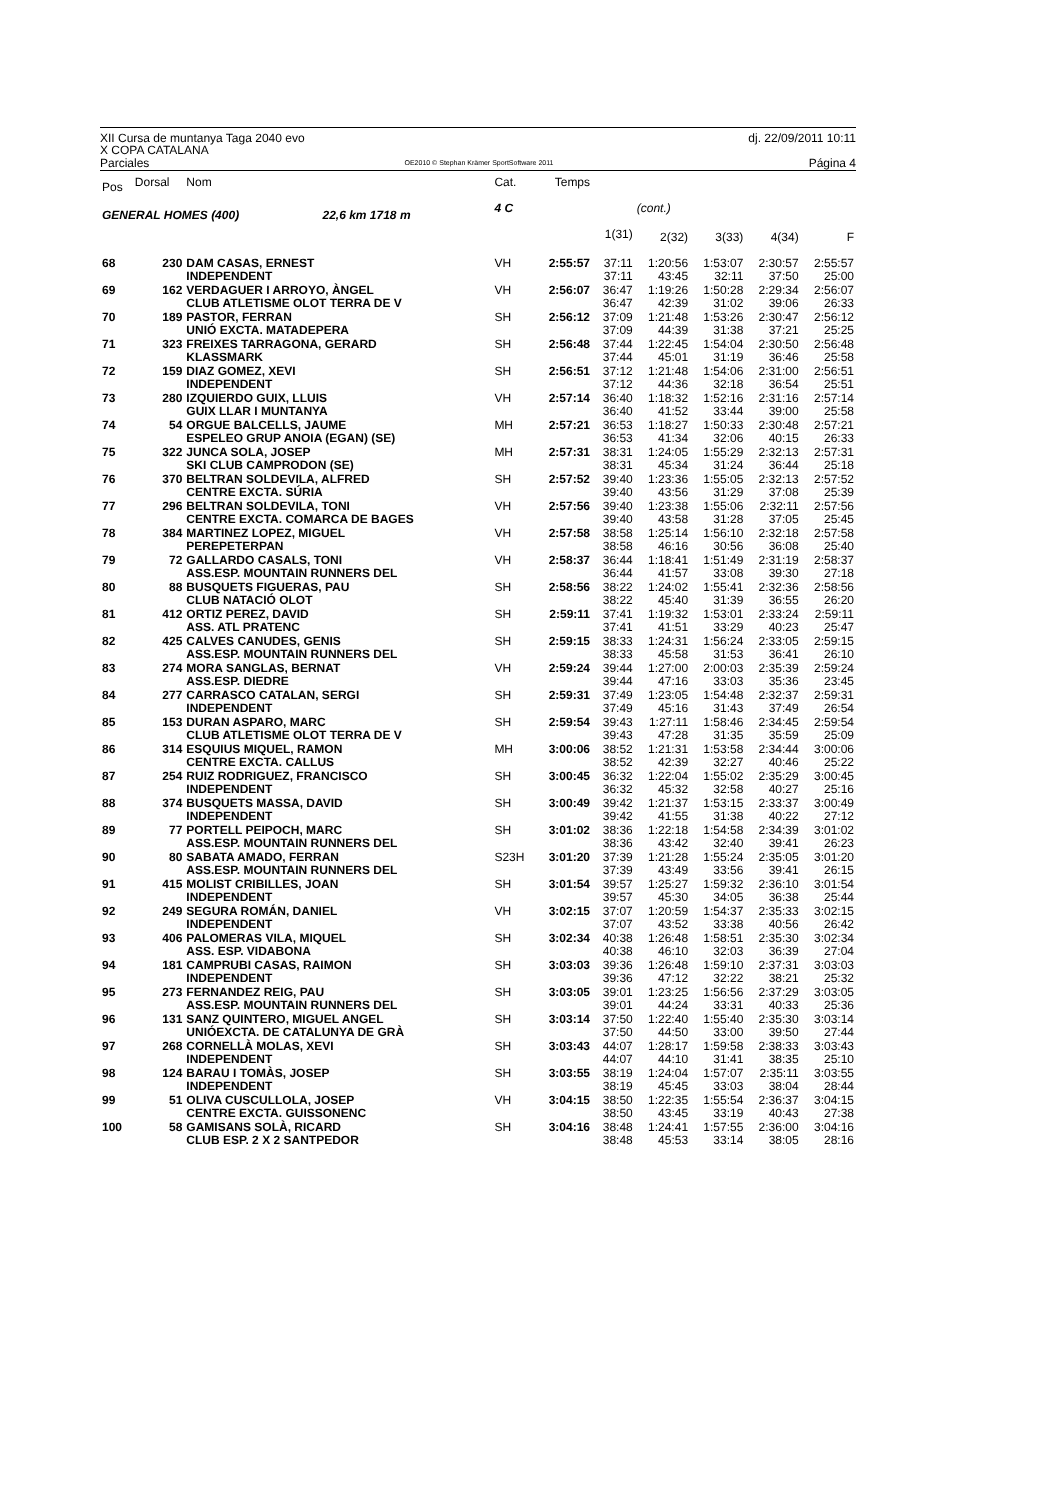XII Cursa de muntanya Taga 2040 evo
X COPA CATALANA
dj. 22/09/2011 10:11
Parciales OE2010 © Stephan Krämer SportSoftware 2011 Página 4
| Pos | Dorsal | Nom | Cat. | Temps | | | | | |
| --- | --- | --- | --- | --- | --- | --- | --- | --- | --- |
| GENERAL HOMES (400) 22,6 km 1718 m | | | 4 C | | | (cont.) | | | |
| | | | | | 1(31) | 2(32) | 3(33) | 4(34) | F |
| 68 | 230 | DAM CASAS, ERNEST | VH | 2:55:57 | 37:11 | 1:20:56 | 1:53:07 | 2:30:57 | 2:55:57 |
| | | INDEPENDENT | | | 37:11 | 43:45 | 32:11 | 37:50 | 25:00 |
| 69 | 162 | VERDAGUER I ARROYO, ÀNGEL | VH | 2:56:07 | 36:47 | 1:19:26 | 1:50:28 | 2:29:34 | 2:56:07 |
| | | CLUB ATLETISME OLOT TERRA DE V | | | 36:47 | 42:39 | 31:02 | 39:06 | 26:33 |
| 70 | 189 | PASTOR, FERRAN | SH | 2:56:12 | 37:09 | 1:21:48 | 1:53:26 | 2:30:47 | 2:56:12 |
| | | UNIÓ EXCTA. MATADEPERA | | | 37:09 | 44:39 | 31:38 | 37:21 | 25:25 |
| 71 | 323 | FREIXES TARRAGONA, GERARD | SH | 2:56:48 | 37:44 | 1:22:45 | 1:54:04 | 2:30:50 | 2:56:48 |
| | | KLASSMARK | | | 37:44 | 45:01 | 31:19 | 36:46 | 25:58 |
| 72 | 159 | DIAZ GOMEZ, XEVI | SH | 2:56:51 | 37:12 | 1:21:48 | 1:54:06 | 2:31:00 | 2:56:51 |
| | | INDEPENDENT | | | 37:12 | 44:36 | 32:18 | 36:54 | 25:51 |
| 73 | 280 | IZQUIERDO GUIX, LLUIS | VH | 2:57:14 | 36:40 | 1:18:32 | 1:52:16 | 2:31:16 | 2:57:14 |
| | | GUIX LLAR I MUNTANYA | | | 36:40 | 41:52 | 33:44 | 39:00 | 25:58 |
| 74 | 54 | ORGUE BALCELLS, JAUME | MH | 2:57:21 | 36:53 | 1:18:27 | 1:50:33 | 2:30:48 | 2:57:21 |
| | | ESPELEO GRUP ANOIA (EGAN) (SE) | | | 36:53 | 41:34 | 32:06 | 40:15 | 26:33 |
| 75 | 322 | JUNCA SOLA, JOSEP | MH | 2:57:31 | 38:31 | 1:24:05 | 1:55:29 | 2:32:13 | 2:57:31 |
| | | SKI CLUB CAMPRODON (SE) | | | 38:31 | 45:34 | 31:24 | 36:44 | 25:18 |
| 76 | 370 | BELTRAN SOLDEVILA, ALFRED | SH | 2:57:52 | 39:40 | 1:23:36 | 1:55:05 | 2:32:13 | 2:57:52 |
| | | CENTRE EXCTA. SÚRIA | | | 39:40 | 43:56 | 31:29 | 37:08 | 25:39 |
| 77 | 296 | BELTRAN SOLDEVILA, TONI | VH | 2:57:56 | 39:40 | 1:23:38 | 1:55:06 | 2:32:11 | 2:57:56 |
| | | CENTRE EXCTA. COMARCA DE BAGES | | | 39:40 | 43:58 | 31:28 | 37:05 | 25:45 |
| 78 | 384 | MARTINEZ LOPEZ, MIGUEL | VH | 2:57:58 | 38:58 | 1:25:14 | 1:56:10 | 2:32:18 | 2:57:58 |
| | | PEREPETERPAN | | | 38:58 | 46:16 | 30:56 | 36:08 | 25:40 |
| 79 | 72 | GALLARDO CASALS, TONI | VH | 2:58:37 | 36:44 | 1:18:41 | 1:51:49 | 2:31:19 | 2:58:37 |
| | | ASS.ESP. MOUNTAIN RUNNERS DEL | | | 36:44 | 41:57 | 33:08 | 39:30 | 27:18 |
| 80 | 88 | BUSQUETS FIGUERAS, PAU | SH | 2:58:56 | 38:22 | 1:24:02 | 1:55:41 | 2:32:36 | 2:58:56 |
| | | CLUB NATACIÓ OLOT | | | 38:22 | 45:40 | 31:39 | 36:55 | 26:20 |
| 81 | 412 | ORTIZ PEREZ, DAVID | SH | 2:59:11 | 37:41 | 1:19:32 | 1:53:01 | 2:33:24 | 2:59:11 |
| | | ASS. ATL PRATENC | | | 37:41 | 41:51 | 33:29 | 40:23 | 25:47 |
| 82 | 425 | CALVES CANUDES, GENIS | SH | 2:59:15 | 38:33 | 1:24:31 | 1:56:24 | 2:33:05 | 2:59:15 |
| | | ASS.ESP. MOUNTAIN RUNNERS DEL | | | 38:33 | 45:58 | 31:53 | 36:41 | 26:10 |
| 83 | 274 | MORA SANGLAS, BERNAT | VH | 2:59:24 | 39:44 | 1:27:00 | 2:00:03 | 2:35:39 | 2:59:24 |
| | | ASS.ESP. DIEDRE | | | 39:44 | 47:16 | 33:03 | 35:36 | 23:45 |
| 84 | 277 | CARRASCO CATALAN, SERGI | SH | 2:59:31 | 37:49 | 1:23:05 | 1:54:48 | 2:32:37 | 2:59:31 |
| | | INDEPENDENT | | | 37:49 | 45:16 | 31:43 | 37:49 | 26:54 |
| 85 | 153 | DURAN ASPARO, MARC | SH | 2:59:54 | 39:43 | 1:27:11 | 1:58:46 | 2:34:45 | 2:59:54 |
| | | CLUB ATLETISME OLOT TERRA DE V | | | 39:43 | 47:28 | 31:35 | 35:59 | 25:09 |
| 86 | 314 | ESQUIUS MIQUEL, RAMON | MH | 3:00:06 | 38:52 | 1:21:31 | 1:53:58 | 2:34:44 | 3:00:06 |
| | | CENTRE EXCTA. CALLUS | | | 38:52 | 42:39 | 32:27 | 40:46 | 25:22 |
| 87 | 254 | RUIZ RODRIGUEZ, FRANCISCO | SH | 3:00:45 | 36:32 | 1:22:04 | 1:55:02 | 2:35:29 | 3:00:45 |
| | | INDEPENDENT | | | 36:32 | 45:32 | 32:58 | 40:27 | 25:16 |
| 88 | 374 | BUSQUETS MASSA, DAVID | SH | 3:00:49 | 39:42 | 1:21:37 | 1:53:15 | 2:33:37 | 3:00:49 |
| | | INDEPENDENT | | | 39:42 | 41:55 | 31:38 | 40:22 | 27:12 |
| 89 | 77 | PORTELL PEIPOCH, MARC | SH | 3:01:02 | 38:36 | 1:22:18 | 1:54:58 | 2:34:39 | 3:01:02 |
| | | ASS.ESP. MOUNTAIN RUNNERS DEL | | | 38:36 | 43:42 | 32:40 | 39:41 | 26:23 |
| 90 | 80 | SABATA AMADO, FERRAN | S23H | 3:01:20 | 37:39 | 1:21:28 | 1:55:24 | 2:35:05 | 3:01:20 |
| | | ASS.ESP. MOUNTAIN RUNNERS DEL | | | 37:39 | 43:49 | 33:56 | 39:41 | 26:15 |
| 91 | 415 | MOLIST CRIBILLES, JOAN | SH | 3:01:54 | 39:57 | 1:25:27 | 1:59:32 | 2:36:10 | 3:01:54 |
| | | INDEPENDENT | | | 39:57 | 45:30 | 34:05 | 36:38 | 25:44 |
| 92 | 249 | SEGURA ROMÁN, DANIEL | VH | 3:02:15 | 37:07 | 1:20:59 | 1:54:37 | 2:35:33 | 3:02:15 |
| | | INDEPENDENT | | | 37:07 | 43:52 | 33:38 | 40:56 | 26:42 |
| 93 | 406 | PALOMERAS VILA, MIQUEL | SH | 3:02:34 | 40:38 | 1:26:48 | 1:58:51 | 2:35:30 | 3:02:34 |
| | | ASS. ESP. VIDABONA | | | 40:38 | 46:10 | 32:03 | 36:39 | 27:04 |
| 94 | 181 | CAMPRUBI CASAS, RAIMON | SH | 3:03:03 | 39:36 | 1:26:48 | 1:59:10 | 2:37:31 | 3:03:03 |
| | | INDEPENDENT | | | 39:36 | 47:12 | 32:22 | 38:21 | 25:32 |
| 95 | 273 | FERNANDEZ REIG, PAU | SH | 3:03:05 | 39:01 | 1:23:25 | 1:56:56 | 2:37:29 | 3:03:05 |
| | | ASS.ESP. MOUNTAIN RUNNERS DEL | | | 39:01 | 44:24 | 33:31 | 40:33 | 25:36 |
| 96 | 131 | SANZ QUINTERO, MIGUEL ANGEL | SH | 3:03:14 | 37:50 | 1:22:40 | 1:55:40 | 2:35:30 | 3:03:14 |
| | | UNIÓEXCTA. DE CATALUNYA DE GRÀ | | | 37:50 | 44:50 | 33:00 | 39:50 | 27:44 |
| 97 | 268 | CORNELLÀ MOLAS, XEVI | SH | 3:03:43 | 44:07 | 1:28:17 | 1:59:58 | 2:38:33 | 3:03:43 |
| | | INDEPENDENT | | | 44:07 | 44:10 | 31:41 | 38:35 | 25:10 |
| 98 | 124 | BARAU I TOMÀS, JOSEP | SH | 3:03:55 | 38:19 | 1:24:04 | 1:57:07 | 2:35:11 | 3:03:55 |
| | | INDEPENDENT | | | 38:19 | 45:45 | 33:03 | 38:04 | 28:44 |
| 99 | 51 | OLIVA CUSCULLOLA, JOSEP | VH | 3:04:15 | 38:50 | 1:22:35 | 1:55:54 | 2:36:37 | 3:04:15 |
| | | CENTRE EXCTA. GUISSONENC | | | 38:50 | 43:45 | 33:19 | 40:43 | 27:38 |
| 100 | 58 | GAMISANS SOLÀ, RICARD | SH | 3:04:16 | 38:48 | 1:24:41 | 1:57:55 | 2:36:00 | 3:04:16 |
| | | CLUB ESP. 2 X 2 SANTPEDOR | | | 38:48 | 45:53 | 33:14 | 38:05 | 28:16 |